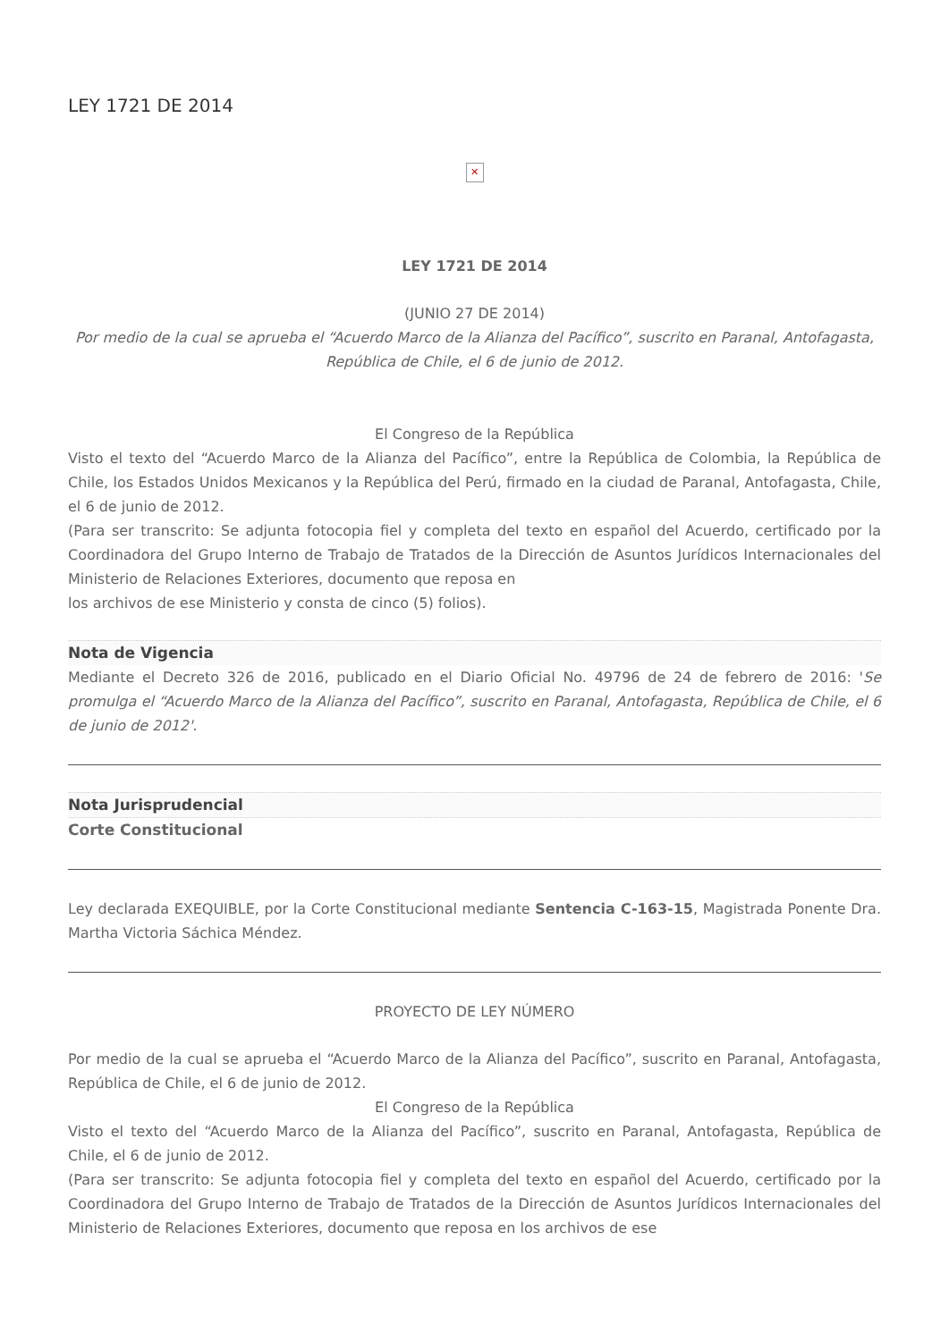LEY 1721 DE 2014
✕
LEY 1721 DE 2014
(JUNIO 27 DE 2014)
Por medio de la cual se aprueba el “Acuerdo Marco de la Alianza del Pacífico”, suscrito en Paranal, Antofagasta, República de Chile, el 6 de junio de 2012.
El Congreso de la República
Visto el texto del “Acuerdo Marco de la Alianza del Pacífico”, entre la República de Colombia, la República de Chile, los Estados Unidos Mexicanos y la República del Perú, firmado en la ciudad de Paranal, Antofagasta, Chile, el 6 de junio de 2012.
(Para ser transcrito: Se adjunta fotocopia fiel y completa del texto en español del Acuerdo, certificado por la Coordinadora del Grupo Interno de Trabajo de Tratados de la Dirección de Asuntos Jurídicos Internacionales del Ministerio de Relaciones Exteriores, documento que reposa en
los archivos de ese Ministerio y consta de cinco (5) folios).
Nota de Vigencia
Mediante el Decreto 326 de 2016, publicado en el Diario Oficial No. 49796 de 24 de febrero de 2016: 'Se promulga el “Acuerdo Marco de la Alianza del Pacífico”, suscrito en Paranal, Antofagasta, República de Chile, el 6 de junio de 2012'.
Nota Jurisprudencial
Corte Constitucional
Ley declarada EXEQUIBLE, por la Corte Constitucional mediante Sentencia C-163-15, Magistrada Ponente Dra. Martha Victoria Sáchica Méndez.
PROYECTO DE LEY NÚMERO
Por medio de la cual se aprueba el “Acuerdo Marco de la Alianza del Pacífico”, suscrito en Paranal, Antofagasta, República de Chile, el 6 de junio de 2012.
El Congreso de la República
Visto el texto del “Acuerdo Marco de la Alianza del Pacífico”, suscrito en Paranal, Antofagasta, República de Chile, el 6 de junio de 2012.
(Para ser transcrito: Se adjunta fotocopia fiel y completa del texto en español del Acuerdo, certificado por la Coordinadora del Grupo Interno de Trabajo de Tratados de la Dirección de Asuntos Jurídicos Internacionales del Ministerio de Relaciones Exteriores, documento que reposa en los archivos de ese